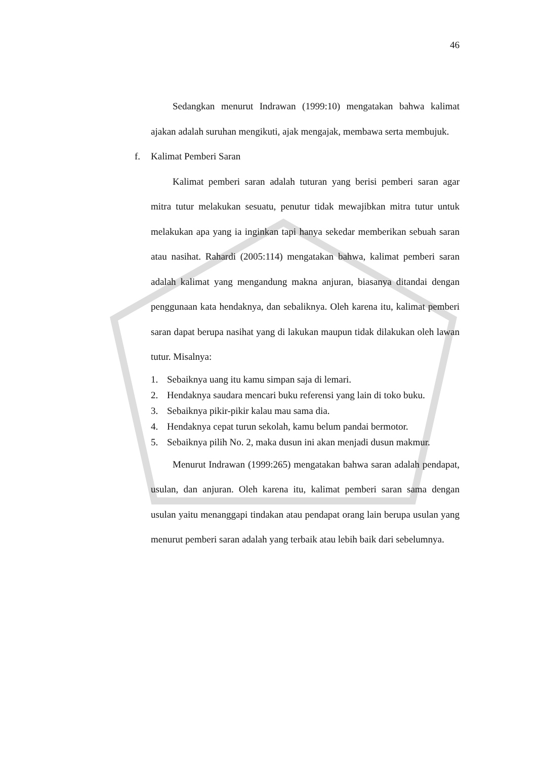46
Sedangkan menurut Indrawan (1999:10) mengatakan bahwa kalimat ajakan adalah suruhan mengikuti, ajak mengajak, membawa serta membujuk.
f. Kalimat Pemberi Saran
Kalimat pemberi saran adalah tuturan yang berisi pemberi saran agar mitra tutur melakukan sesuatu, penutur tidak mewajibkan mitra tutur untuk melakukan apa yang ia inginkan tapi hanya sekedar memberikan sebuah saran atau nasihat. Rahardi (2005:114) mengatakan bahwa, kalimat pemberi saran adalah kalimat yang mengandung makna anjuran, biasanya ditandai dengan penggunaan kata hendaknya, dan sebaliknya. Oleh karena itu, kalimat pemberi saran dapat berupa nasihat yang di lakukan maupun tidak dilakukan oleh lawan tutur. Misalnya:
1. Sebaiknya uang itu kamu simpan saja di lemari.
2. Hendaknya saudara mencari buku referensi yang lain di toko buku.
3. Sebaiknya pikir-pikir kalau mau sama dia.
4. Hendaknya cepat turun sekolah, kamu belum pandai bermotor.
5. Sebaiknya pilih No. 2, maka dusun ini akan menjadi dusun makmur.
Menurut Indrawan (1999:265) mengatakan bahwa saran adalah pendapat, usulan, dan anjuran. Oleh karena itu, kalimat pemberi saran sama dengan usulan yaitu menanggapi tindakan atau pendapat orang lain berupa usulan yang menurut pemberi saran adalah yang terbaik atau lebih baik dari sebelumnya.